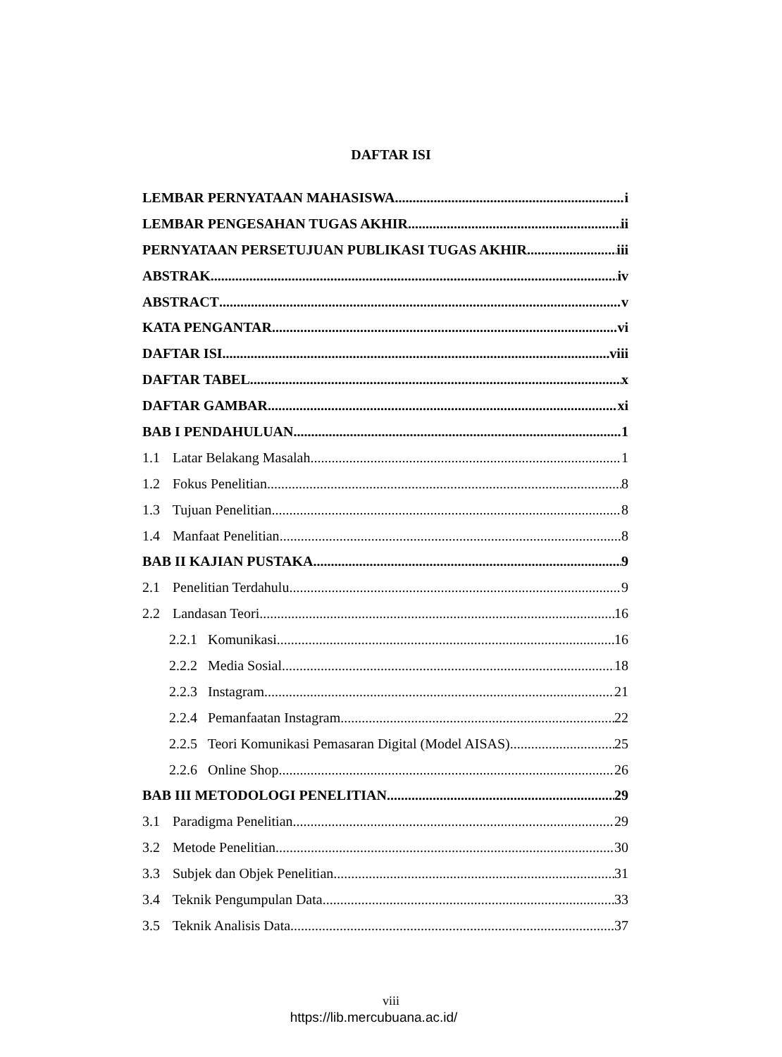DAFTAR ISI
LEMBAR PERNYATAAN MAHASISWA i
LEMBAR PENGESAHAN TUGAS AKHIR ii
PERNYATAAN PERSETUJUAN PUBLIKASI TUGAS AKHIR iii
ABSTRAK iv
ABSTRACT v
KATA PENGANTAR vi
DAFTAR ISI viii
DAFTAR TABEL x
DAFTAR GAMBAR xi
BAB I PENDAHULUAN 1
1.1 Latar Belakang Masalah 1
1.2 Fokus Penelitian 8
1.3 Tujuan Penelitian 8
1.4 Manfaat Penelitian 8
BAB II KAJIAN PUSTAKA 9
2.1 Penelitian Terdahulu 9
2.2 Landasan Teori 16
2.2.1 Komunikasi 16
2.2.2 Media Sosial 18
2.2.3 Instagram 21
2.2.4 Pemanfaatan Instagram 22
2.2.5 Teori Komunikasi Pemasaran Digital (Model AISAS) 25
2.2.6 Online Shop 26
BAB III METODOLOGI PENELITIAN 29
3.1 Paradigma Penelitian 29
3.2 Metode Penelitian 30
3.3 Subjek dan Objek Penelitian 31
3.4 Teknik Pengumpulan Data 33
3.5 Teknik Analisis Data 37
viii
https://lib.mercubuana.ac.id/